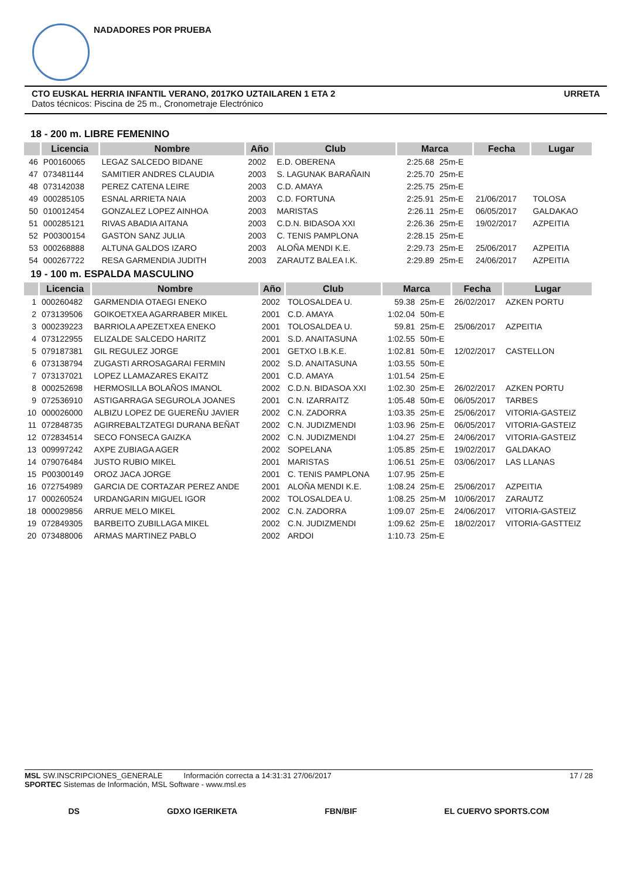NADADORES POR PRUEBA
CTO EUSKAL HERRIA INFANTIL VERANO, 2017KO UZTAILAREN 1 ETA 2 URRETA
Datos técnicos: Piscina de 25 m., Cronometraje Electrónico
18 - 200 m. LIBRE FEMENINO
| | Licencia | Nombre | Año | Club | Marca | | Fecha | Lugar |
| --- | --- | --- | --- | --- | --- | --- | --- | --- |
| 46 | P00160065 | LEGAZ SALCEDO BIDANE | 2002 | E.D. OBERENA | 2:25.68 | 25m-E | | |
| 47 | 073481144 | SAMITIER ANDRES CLAUDIA | 2003 | S. LAGUNAK BARAÑAIN | 2:25.70 | 25m-E | | |
| 48 | 073142038 | PEREZ CATENA LEIRE | 2003 | C.D. AMAYA | 2:25.75 | 25m-E | | |
| 49 | 000285105 | ESNAL ARRIETA NAIA | 2003 | C.D. FORTUNA | 2:25.91 | 25m-E | 21/06/2017 | TOLOSA |
| 50 | 010012454 | GONZALEZ LOPEZ AINHOA | 2003 | MARISTAS | 2:26.11 | 25m-E | 06/05/2017 | GALDAKAO |
| 51 | 000285121 | RIVAS ABADIA AITANA | 2003 | C.D.N. BIDASOA XXI | 2:26.36 | 25m-E | 19/02/2017 | AZPEITIA |
| 52 | P00300154 | GASTON SANZ JULIA | 2003 | C. TENIS PAMPLONA | 2:28.15 | 25m-E | | |
| 53 | 000268888 | ALTUNA GALDOS IZARO | 2003 | ALOÑA MENDI K.E. | 2:29.73 | 25m-E | 25/06/2017 | AZPEITIA |
| 54 | 000267722 | RESA GARMENDIA JUDITH | 2003 | ZARAUTZ BALEA I.K. | 2:29.89 | 25m-E | 24/06/2017 | AZPEITIA |
19 - 100 m. ESPALDA MASCULINO
| | Licencia | Nombre | Año | Club | Marca | | Fecha | Lugar |
| --- | --- | --- | --- | --- | --- | --- | --- | --- |
| 1 | 000260482 | GARMENDIA OTAEGI ENEKO | 2002 | TOLOSALDEA U. | 59.38 | 25m-E | 26/02/2017 | AZKEN PORTU |
| 2 | 073139506 | GOIKOETXEA AGARRABER MIKEL | 2001 | C.D. AMAYA | 1:02.04 | 50m-E | | |
| 3 | 000239223 | BARRIOLA APEZETXEA ENEKO | 2001 | TOLOSALDEA U. | 59.81 | 25m-E | 25/06/2017 | AZPEITIA |
| 4 | 073122955 | ELIZALDE SALCEDO HARITZ | 2001 | S.D. ANAITASUNA | 1:02.55 | 50m-E | | |
| 5 | 079187381 | GIL REGULEZ JORGE | 2001 | GETXO I.B.K.E. | 1:02.81 | 50m-E | 12/02/2017 | CASTELLON |
| 6 | 073138794 | ZUGASTI ARROSAGARAI FERMIN | 2002 | S.D. ANAITASUNA | 1:03.55 | 50m-E | | |
| 7 | 073137021 | LOPEZ LLAMAZARES EKAITZ | 2001 | C.D. AMAYA | 1:01.54 | 25m-E | | |
| 8 | 000252698 | HERMOSILLA BOLAÑOS IMANOL | 2002 | C.D.N. BIDASOA XXI | 1:02.30 | 25m-E | 26/02/2017 | AZKEN PORTU |
| 9 | 072536910 | ASTIGARRAGA SEGUROLA JOANES | 2001 | C.N. IZARRAITZ | 1:05.48 | 50m-E | 06/05/2017 | TARBES |
| 10 | 000026000 | ALBIZU LOPEZ DE GUEREÑU JAVIER | 2002 | C.N. ZADORRA | 1:03.35 | 25m-E | 25/06/2017 | VITORIA-GASTEIZ |
| 11 | 072848735 | AGIRREBALTZATEGI DURANA BEÑAT | 2002 | C.N. JUDIZMENDI | 1:03.96 | 25m-E | 06/05/2017 | VITORIA-GASTEIZ |
| 12 | 072834514 | SECO FONSECA GAIZKA | 2002 | C.N. JUDIZMENDI | 1:04.27 | 25m-E | 24/06/2017 | VITORIA-GASTEIZ |
| 13 | 009997242 | AXPE ZUBIAGA AGER | 2002 | SOPELANA | 1:05.85 | 25m-E | 19/02/2017 | GALDAKAO |
| 14 | 079076484 | JUSTO RUBIO MIKEL | 2001 | MARISTAS | 1:06.51 | 25m-E | 03/06/2017 | LAS LLANAS |
| 15 | P00300149 | OROZ JACA JORGE | 2001 | C. TENIS PAMPLONA | 1:07.95 | 25m-E | | |
| 16 | 072754989 | GARCIA DE CORTAZAR PEREZ ANDE | 2001 | ALOÑA MENDI K.E. | 1:08.24 | 25m-E | 25/06/2017 | AZPEITIA |
| 17 | 000260524 | URDANGARIN MIGUEL IGOR | 2002 | TOLOSALDEA U. | 1:08.25 | 25m-M | 10/06/2017 | ZARAUTZ |
| 18 | 000029856 | ARRUE MELO MIKEL | 2002 | C.N. ZADORRA | 1:09.07 | 25m-E | 24/06/2017 | VITORIA-GASTEIZ |
| 19 | 072849305 | BARBEITO ZUBILLAGA MIKEL | 2002 | C.N. JUDIZMENDI | 1:09.62 | 25m-E | 18/02/2017 | VITORIA-GASTTEIZ |
| 20 | 073488006 | ARMAS MARTINEZ PABLO | 2002 | ARDOI | 1:10.73 | 25m-E | | |
MSL SW.INSCRIPCIONES_GENERALE Información correcta a 14:31:31 27/06/2017 17 / 28
SPORTEC Sistemas de Información, MSL Software - www.msl.es
DS GDXO IGERIKETA FBN/BIF EL CUERVO SPORTS.COM